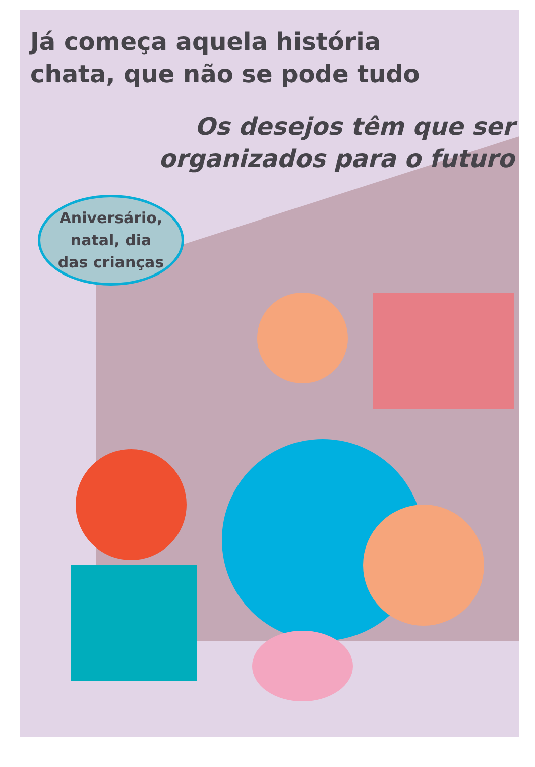Já começa aquela história
chata, que não se pode tudo
Os desejos têm que ser
organizados para o futuro
Aniversário,
natal, dia
das crianças